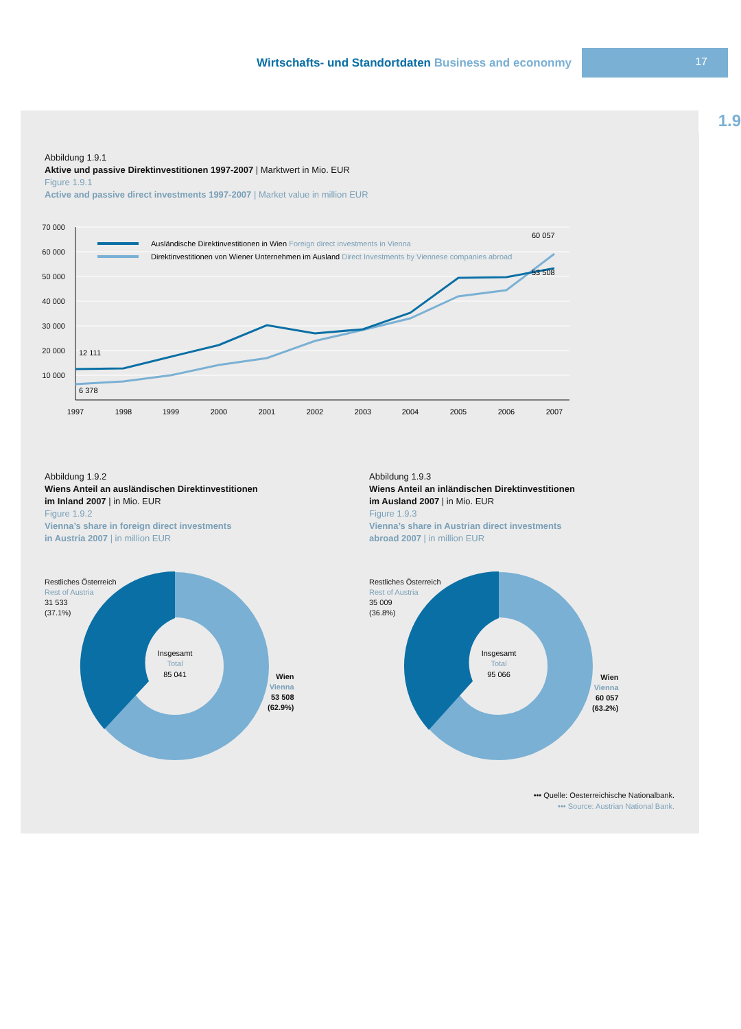Wirtschafts- und Standortdaten Business and econonmy
17
1.9
Abbildung 1.9.1
Aktive und passive Direktinvestitionen 1997-2007 | Marktwert in Mio. EUR
Figure 1.9.1
Active and passive direct investments 1997-2007 | Market value in million EUR
70 000
60 000
50 000
40 000
30 000
20 000
10 000
Ausländische Direktinvestitionen in Wien Foreign direct investments in Vienna
Direktinvestitionen von Wiener Unternehmen im Ausland Direct Investments by Viennese companies abroad
12 111
6 378
60 057
53 508
1997
1998
1999
2000
2001
2002
2003
2004
2005
2006
2007
Abbildung 1.9.2
Wiens Anteil an ausländischen Direktinvestitionen
im Inland 2007 | in Mio. EUR
Figure 1.9.2
Vienna’s share in foreign direct investments
in Austria 2007 | in million EUR
Abbildung 1.9.3
Wiens Anteil an inländischen Direktinvestitionen
im Ausland 2007 | in Mio. EUR
Figure 1.9.3
Vienna’s share in Austrian direct investments
abroad 2007 | in million EUR
Restliches Österreich
Rest of Austria
31 533
(37.1%)
Restliches Österreich
Rest of Austria
35 009
(36.8%)
Insgesamt
Total
85 041
Insgesamt
Total
95 066
Wien
Vienna
53 508
(62.9%)
Wien
Vienna
60 057
(63.2%)
••• Quelle: Oesterreichische Nationalbank.
••• Source: Austrian National Bank.